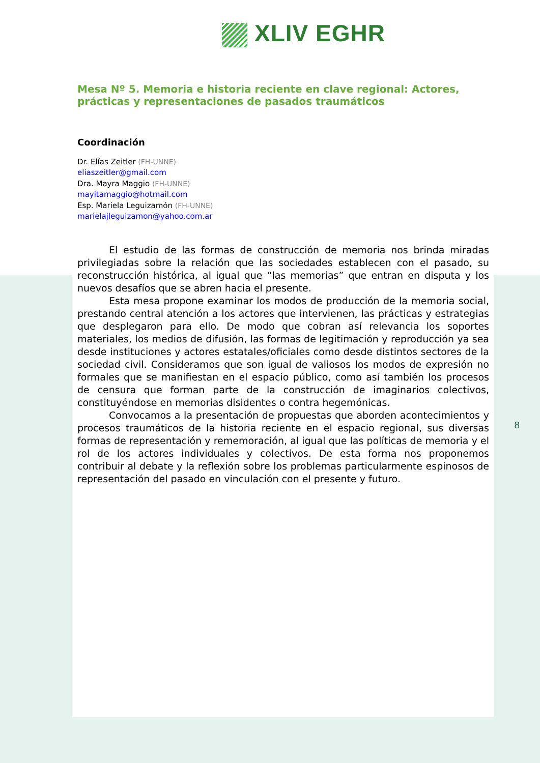XLIV EGHR
Mesa Nº 5. Memoria e historia reciente en clave regional: Actores, prácticas y representaciones de pasados traumáticos
Coordinación
Dr. Elías Zeitler (FH-UNNE)
eliaszeitler@gmail.com
Dra. Mayra Maggio (FH-UNNE)
mayitamaggio@hotmail.com
Esp. Mariela Leguizamón (FH-UNNE)
marielajleguizamon@yahoo.com.ar
El estudio de las formas de construcción de memoria nos brinda miradas privilegiadas sobre la relación que las sociedades establecen con el pasado, su reconstrucción histórica, al igual que “las memorias” que entran en disputa y los nuevos desafíos que se abren hacia el presente.
Esta mesa propone examinar los modos de producción de la memoria social, prestando central atención a los actores que intervienen, las prácticas y estrategias que desplegaron para ello. De modo que cobran así relevancia los soportes materiales, los medios de difusión, las formas de legitimación y reproducción ya sea desde instituciones y actores estatales/oficiales como desde distintos sectores de la sociedad civil. Consideramos que son igual de valiosos los modos de expresión no formales que se manifiestan en el espacio público, como así también los procesos de censura que forman parte de la construcción de imaginarios colectivos, constituyéndose en memorias disidentes o contra hegemónicas.
Convocamos a la presentación de propuestas que aborden acontecimientos y procesos traumáticos de la historia reciente en el espacio regional, sus diversas formas de representación y rememoración, al igual que las políticas de memoria y el rol de los actores individuales y colectivos. De esta forma nos proponemos contribuir al debate y la reflexión sobre los problemas particularmente espinosos de representación del pasado en vinculación con el presente y futuro.
8